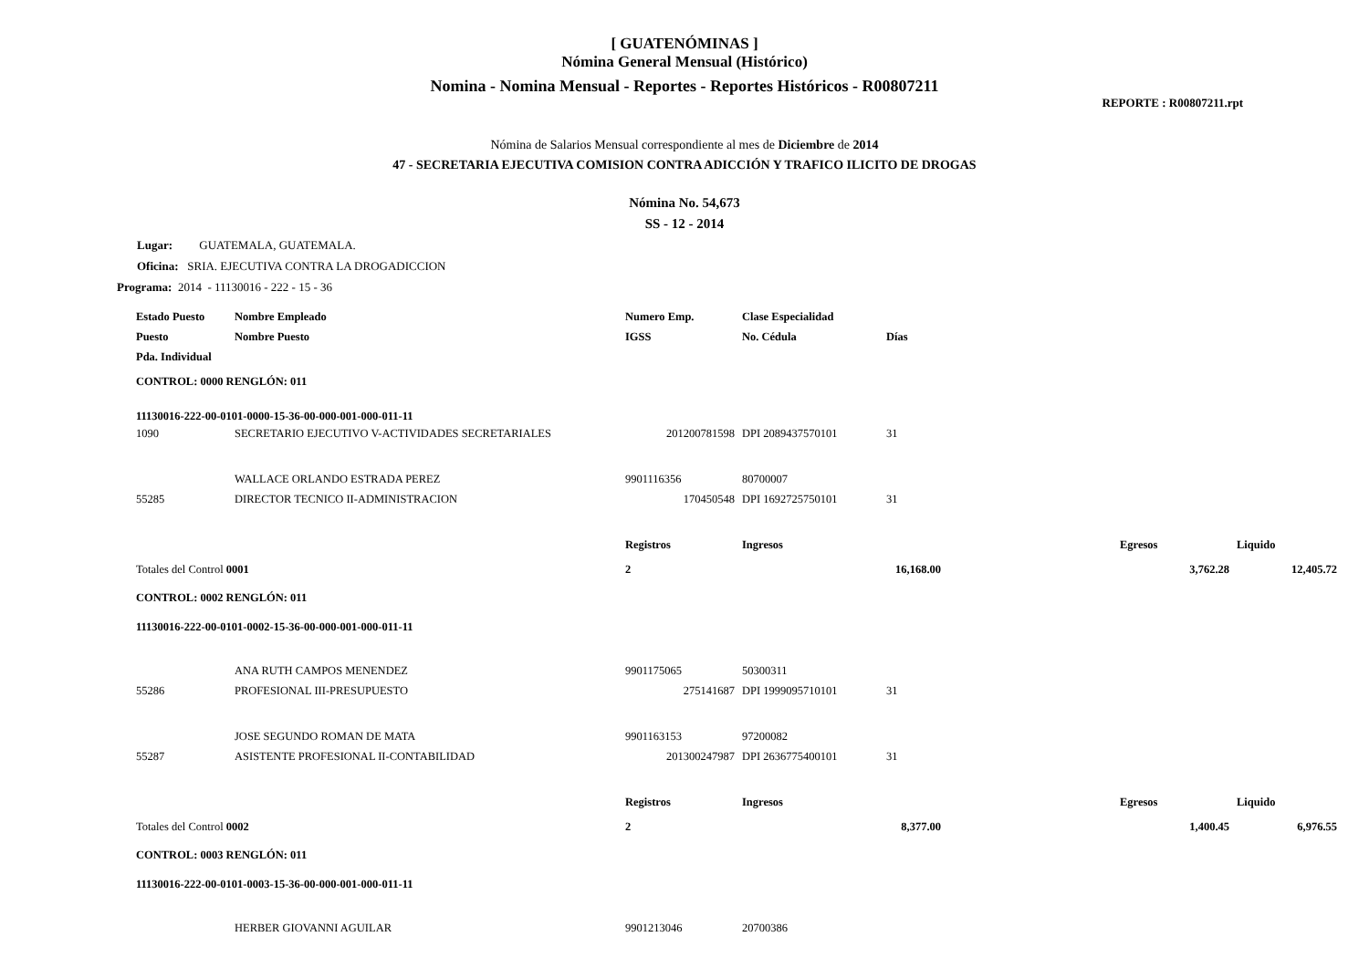[ GUATENÓMINAS ]
Nómina General Mensual (Histórico)
Nomina - Nomina Mensual - Reportes - Reportes Históricos - R00807211
REPORTE : R00807211.rpt
Nómina de Salarios Mensual correspondiente al mes de Diciembre de 2014
47 - SECRETARIA EJECUTIVA COMISION CONTRA ADICCIÓN Y TRAFICO ILICITO DE DROGAS
Nómina No. 54,673
SS - 12 - 2014
Lugar: GUATEMALA, GUATEMALA.
Oficina: SRIA. EJECUTIVA CONTRA LA DROGADICCION
Programa: 2014 - 11130016 - 222 - 15 - 36
| Estado Puesto | Nombre Empleado | Numero Emp. | Clase Especialidad | | | | |
| --- | --- | --- | --- | --- | --- | --- | --- |
| Puesto | Nombre Puesto | IGSS | No. Cédula | Días | | | |
| Pda. Individual | | | | | | | |
| CONTROL: 0000 RENGLÓN: 011 | | | | | | | |
| 11130016-222-00-0101-0000-15-36-00-000-001-000-011-11 | | | | | | | |
| 1090 | SECRETARIO EJECUTIVO V-ACTIVIDADES SECRETARIALES | 201200781598 | DPI 2089437570101 | 31 | | | |
| | WALLACE ORLANDO ESTRADA PEREZ | 9901116356 | 80700007 | | | | |
| 55285 | DIRECTOR TECNICO II-ADMINISTRACION | 170450548 | DPI 1692725750101 | 31 | | | |
| | | Registros | Ingresos | | | Egresos | Liquido |
| Totales del Control 0001 | | 2 | 16,168.00 | | | 3,762.28 | 12,405.72 |
| CONTROL: 0002 RENGLÓN: 011 | | | | | | | |
| 11130016-222-00-0101-0002-15-36-00-000-001-000-011-11 | | | | | | | |
| | ANA RUTH CAMPOS MENENDEZ | 9901175065 | 50300311 | | | | |
| 55286 | PROFESIONAL III-PRESUPUESTO | 275141687 | DPI 1999095710101 | 31 | | | |
| | JOSE SEGUNDO ROMAN DE MATA | 9901163153 | 97200082 | | | | |
| 55287 | ASISTENTE PROFESIONAL II-CONTABILIDAD | 201300247987 | DPI 2636775400101 | 31 | | | |
| | | Registros | Ingresos | | | Egresos | Liquido |
| Totales del Control 0002 | | 2 | 8,377.00 | | | 1,400.45 | 6,976.55 |
| CONTROL: 0003 RENGLÓN: 011 | | | | | | | |
| 11130016-222-00-0101-0003-15-36-00-000-001-000-011-11 | | | | | | | |
| | HERBER GIOVANNI AGUILAR | 9901213046 | 20700386 | | | | |